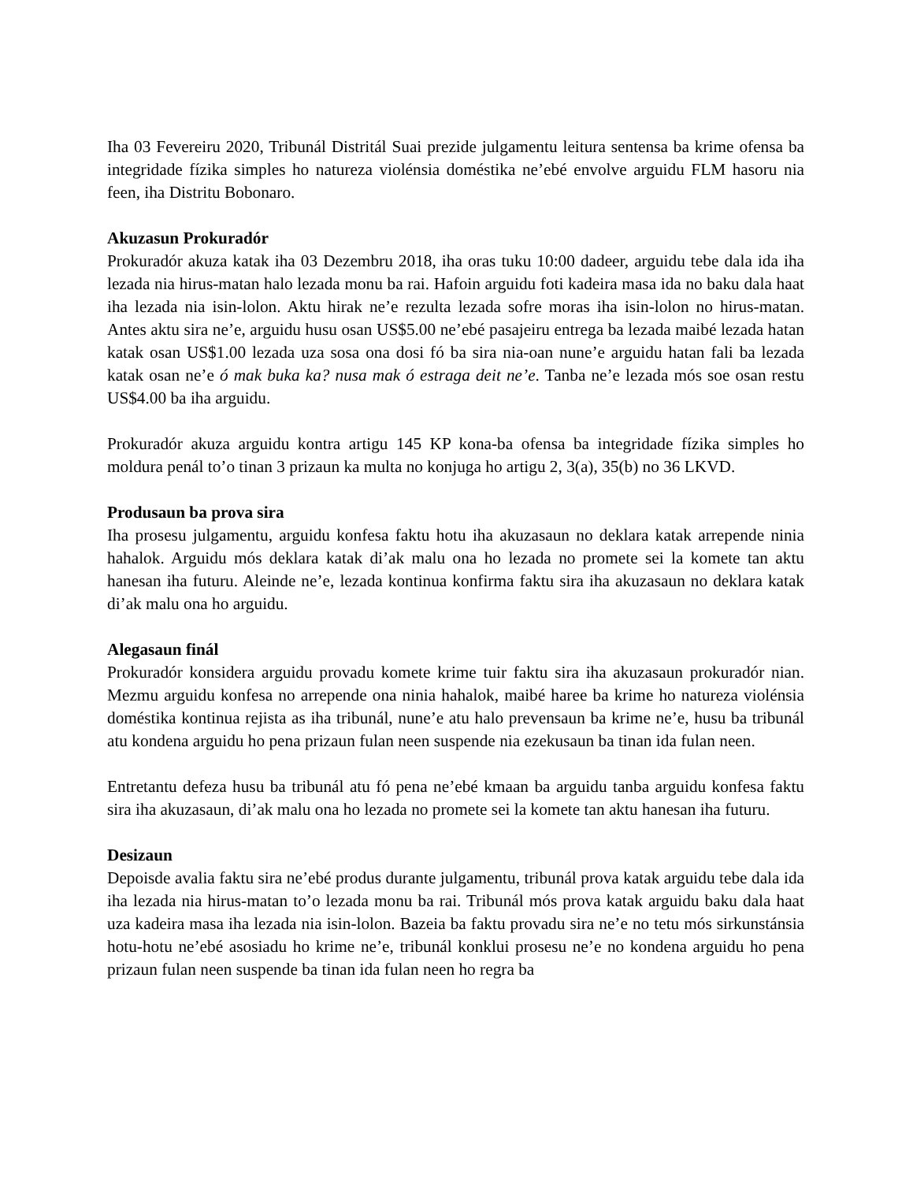Iha 03 Fevereiru 2020, Tribunál Distritál Suai prezide julgamentu leitura sentensa ba krime ofensa ba integridade fízika simples ho natureza violénsia doméstika ne’ebé envolve arguidu FLM hasoru nia feen, iha Distritu Bobonaro.
Akuzasun Prokuradór
Prokuradór akuza katak iha 03 Dezembru 2018, iha oras tuku 10:00 dadeer, arguidu tebe dala ida iha lezada nia hirus-matan halo lezada monu ba rai. Hafoin arguidu foti kadeira masa ida no baku dala haat iha lezada nia isin-lolon. Aktu hirak ne’e rezulta lezada sofre moras iha isin-lolon no hirus-matan. Antes aktu sira ne’e, arguidu husu osan US$5.00 ne’ebé pasajeiru entrega ba lezada maibé lezada hatan katak osan US$1.00 lezada uza sosa ona dosi fó ba sira nia-oan nune’e arguidu hatan fali ba lezada katak osan ne’e ó mak buka ka? nusa mak ó estraga deit ne’e. Tanba ne’e lezada mós soe osan restu US$4.00 ba iha arguidu.
Prokuradór akuza arguidu kontra artigu 145 KP kona-ba ofensa ba integridade fízika simples ho moldura penál to’o tinan 3 prizaun ka multa no konjuga ho artigu 2, 3(a), 35(b) no 36 LKVD.
Produsaun ba prova sira
Iha prosesu julgamentu, arguidu konfesa faktu hotu iha akuzasaun no deklara katak arrepende ninia hahalok. Arguidu mós deklara katak di’ak malu ona ho lezada no promete sei la komete tan aktu hanesan iha futuru. Aleinde ne’e, lezada kontinua konfirma faktu sira iha akuzasaun no deklara katak di’ak malu ona ho arguidu.
Alegasaun finál
Prokuradór konsidera arguidu provadu komete krime tuir faktu sira iha akuzasaun prokuradór nian. Mezmu arguidu konfesa no arrepende ona ninia hahalok, maibé haree ba krime ho natureza violénsia doméstika kontinua rejista as iha tribunál, nune’e atu halo prevensaun ba krime ne’e, husu ba tribunál atu kondena arguidu ho pena prizaun fulan neen suspende nia ezekusaun ba tinan ida fulan neen.
Entretantu defeza husu ba tribunál atu fó pena ne’ebé kmaan ba arguidu tanba arguidu konfesa faktu sira iha akuzasaun, di’ak malu ona ho lezada no promete sei la komete tan aktu hanesan iha futuru.
Desizaun
Depoisde avalia faktu sira ne’ebé produs durante julgamentu, tribunál prova katak arguidu tebe dala ida iha lezada nia hirus-matan to’o lezada monu ba rai. Tribunál mós prova katak arguidu baku dala haat uza kadeira masa iha lezada nia isin-lolon. Bazeia ba faktu provadu sira ne’e no tetu mós sirkunstánsia hotu-hotu ne’ebé asosiadu ho krime ne’e, tribunál konklui prosesu ne’e no kondena arguidu ho pena prizaun fulan neen suspende ba tinan ida fulan neen ho regra ba